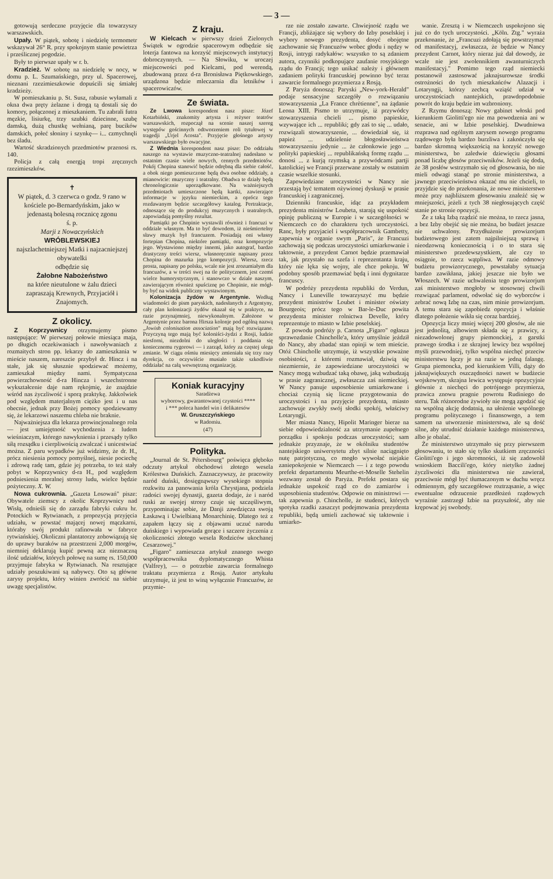— 3 —
gotowują serdeczne przyjęcie dla towarzyszy warszawskich.
Upały. W piątek, sobotę i niedzielę termometr wskazywał 26° R. przy spokojnym stanie powietrza i prześlicznej pogodzie.
Były to pierwsze upały w r. b.
Kradzież. W sobotę na niedzielę w nocy, w domu p. L. Szumańskiego, przy ul. Spacerowej, nieznani rzezimieszkowie dopuścili się śmiałej kradzieży.
W pomieszkaniu p. St. Susz, rabusie wyłamali z okna dwa pręty żelazne i drogą tą dostali się do komory, połączonej z mieszkaniem. Tu zabrali futra męzkie, lisiurkę, trzy szubki dziecinne, szubę damską, dużą chustkę wełnianą, parę bucików damskich, połeć słoniny i szynkę— i... czmychnęli bez śladu.
Wartość skradzionych przedmiotów przenosi rs. 140.
Policja z całą energją tropi zręcznych rzezimieszków.
✝
W piątek, d. 3 czerwca o godz. 9 rano w kościele po-Bernardyńskim, jako w jedenastą bolesną rocznicę zgonu
ś. p.
Marji z Nowaczyńskich
WRÓBLEWSKIEJ
najszlachetniejszej Matki i najzacniejszej obywatelki
odbędzie się
Żałobne Nabożeństwo
na które nieutulone w żalu dzieci zapraszają Krewnych, Przyjaciół i Znajomych.
Z okolicy.
Z Koprzywnicy otrzymujemy pismo następujące: W pierwszej połowie miesiąca maja, po długich oczekiwaniach i nawoływaniach z rozmaitych stron pp. lekarzy do zamieszkania w mieście naszem, nareszcie przybył dr. Hincz i na stałe, jak się słusznie spodziewać możemy, zamieszkał między nami. Sympatyczna powierzchowność d-ra Hincza i wszechstronne wykształcenie daje nam rękojmię, że znajdzie wśród nas życzliwość i sporą praktykę. Jakkolwiek pod względem materjalnym ciężko jest i u nas obecnie, jednak przy Bożej pomocy spodziewamy się, że lekarzowi naszemu chleba nie braknie.
Najważniejsza dla lekarza prowincjonalnego rola — jest umiejętność wychodzenia z ludem wieśniaczym, którego nawyknienia i przesądy tylko siłą rozsądku i cierpliwością zwalczać i unicestwiać można. Z paru wypadków już widzimy, że dr. H., prócz niesienia pomocy pomyślnej, niesie pociechę i zdrową radę tam, gdzie jej potrzeba, to też stały pobyt w Koprzywnicy d-ra H., pod względem podniesienia moralnej strony ludu, wielce będzie pożyteczny. X. W.
Nowa cukrownia. „Gazeta Losowań" pisze: Obywatele ziemscy z okolic Koprzywnicy nad Wisłą, odnieśli się do zarządu fabryki cukru hr. Potockich w Rytwianach, z propozycją przyjęcia udziału, w powstać mającej nowej mączkarni, któraby swój produkt rafinowała w fabryce rytwiańskiej. Okoliczni plantatorzy zobowiązują się do uprawy buraków na przestrzeni 2,000 morgów, niemniej deklarują kupić pewną acz nieznaczną ilość udziałów, których połowę na sumę rs. 150,000 przyjmuje fabryka w Rytwianach. Na resztujące udziały poszukiwani są nabywcy. Oto są główne zarysy projektu, który winien zwrócić na siebie uwagę specjalistów.
Z kraju.
W Kielcach w pierwszy dzień Zielonych Świątek w ogrodzie spacerowym odbędzie się loterja fantowa na korzyść miejscowych instytucyj dobroczynnych. — Na Słowiku, w uroczej miejscowości pod Kielcami, pod werendą, zbudowaną przez d-ra Bronisława Piętkowskiego, urządzona będzie mleczarnia dla letników i spacerowiczów.
Ze świata.
Ze Lwowa korespondent nasz pisze: Józef Kotarbiński, znakomity artysta i reżyser teatrów warszawskich, rozpoczął na scenie naszej szereg występów gościnnych odtworzeniem roli tytułowej w tragedji „Urjel Acosta". Przyjęcie głośnego artysty warszawskiego było owacyjne.
Z Wiednia korespondent nasz pisze: Do oddziału naszego na wystawie muzyczno-teatralnej nadesłano w ostatnim czasie wiele nowych, cennych przedmiotów. Pokój Chopina stanowić będzie odrębną dla siebie całość, a obok niego pomieszczone będą dwa osobne oddziały, a mianowicie: muzyczny i teatralny. Obadwa te działy będą chronologicznie uporządkowane. Na ważniejszych przedmiotach umieszczone będą kartki, zawierające informacje w języku niemieckim, a oprócz tego rozdawanym będzie szczegółowy katalog. Pertraktacje, odnoszące się do produkcyj muzycznych i teatralnych, zapowiadają pomyślny rezultat.
Pamiątki po Chopinie wystawili również i francuzi w oddziale własnym. Ma to być dowodem, iż nieśmiertelny sławy muzyk był francuzem. Posiadają oni własny fortepian Chopina, niektóre pamiątki, oraz kompozycje jego. Wystawiono między innemi, jako autograf, bardzo drastyczny treści wiersz, własnoręcznie napisany przez Chopina do mazurka jego kompozycji. Wiersz, rzecz prosta, napisany po polsku, wcale nie jest zrozumiałym dla francuzów, a w treści swej na tle politycznem, jest czemś wielce humorystycznym, i stanowczo w dziale naszym, zawierającym również spuściznę po Chopinie, nie mógł-by być na widok publiczny wystawionym.
Kolonizacja żydów w Argentynie. Według wiadomości do pism paryskich, nadesłanych z Argentyny, cały plan kolonizacji żydów okazał się w praktyce, na razie przynajmniej, niewykonalnym. Założone w Argentynie przez barona Hirsza kolonje pod ogólną nazwą „Jowish colonisation association" mają być rozwiązane. Przyczyną tego mają być koloniści-żydzi z Rosji, ludzie niesforni, niezdolni do uległości i poddania się koniecznemu rygorowi — i zarząd, który za częstej ulega zmianie. W ciągu ośmiu miesięcy zmieniała się trzy razy dyrekcja, co oczywiście musiało także szkodliwie oddziałać na całą wewnętrzną organizację.
Koniak kuracyjny
Saradżewa
wyborowy, gwarantowanej czystości ****
i *** poleca handel win i delikatesów
W. Gruszczyńskiego
w Radomiu.
(47)
Polityka.
„Journal de St. Pétersbourg" poświęca głęboko odczuty artykuł obchodowi złotego wesela Królestwa Duńskich. Zaznaczywszy, że pracowity naród duński, dosięgnąwszy wysokiego stopnia rozkwitu za panowania króla Chrystjana, podziela radości swojej dynastji, gazeta dodaje, że i naród ruski ze swojej strony czuje się szczęśliwym, przypominając sobie, że Danji zawdzięcza swoją Łaskawą i Uwielbianą Monarchinię. Dlatego też z zapałem łączy się z objawami uczuć narodu duńskiego i wypowiada gorące i szczere życzenia z okoliczności złotego wesela Rodziców ukochanej Cesarzowej."
„Figaro" zamieszcza artykuł znanego swego współpracownika dyplomatycznego Whista (Valfrey), — o potrzebie zawarcia formalnego traktatu przymierza z Rosją. Autor artykułu utrzymuje, iż jest to winą wyłącznie Francuzów, że przymie-
rze nie zostało zawarte. Chwiejność rządu we Francji, zbliżające się wybory do Izby poselskiej i wybory nowego prezydenta, dosyć obojętne zachowanie się Francuzów wobec głodu i nędzy w Rosji, intrygi radykałów: wszystko to są zdaniem autora, czynniki podkopujące zaufanie rosyjskiego rządu do Francji; tego unikać należy i głównem zadaniem polityki francuskiej powinno być teraz zawarcie formalnego przymierza z Rosją.
Z Paryża donoszą: Paryski „New-york-Herald" podaje sensacyjne szczegóły o rozwiązaniu stowarzyszenia „La France chrètienne", na żądanie Leona XIII. Pismo to utrzymuje, iż przywódcy stowarzyszenia chcieli ... pismo papieskie, wzywające ich ... republiki; gdy zaś to się ... udało, rozwiązali stowarzyszenie, ... dowiedział się, iż papież ... udzielenie błogosławieństwa stowarzyszeniu jedynie ... że członkowie jego ... polityki papieskiej ... republikańską formę rządu ... donosi ... z kurją rzymską a przywódcami partji katolickiej we Francji przerwane zostały w ostatnim czasie wszelkie stosunki.
Zapowiedziane uroczystości w Nancy nie przestają być tematem ożywionej dyskusji w prasie francuskiej i zagranicznej.
Dzienniki francuskie, idąc za przykładem prezydenta ministrów Loubeta, starają się uspokoić opinję publiczną w Europie i w szczególności w Niemczech co do charakteru tych uroczystości. Ranc, były przyjaciel i współpracownik Gambetty, zapewnia w organie swym „Paris", że Francuzi zachowają się podczas uroczystości umiarkowanie i taktownie, a prezydent Carnot będzie przemawiał tak, jak przystało na szefa i reprezentanta kraju, który nie lęka się wojny, ale chce pokoju. W podobny sposób przemawiać będą i inni dygnitarze francuscy.
W podróży prezydenta republiki do Verdun, Nancy i Luneville towarzyszyć mu będzie prezydent ministrów Loubet i minister oświaty Bourgeois; prócz tego w Bar-le-Duc powita prezydenta minister rolnictwa Develle, który reprezentuje to miasto w Izbie poselskiej.
Z powodu podróży p. Carnota „Figaro" ogłasza sprawozdanie Chincholle'a, który umyślnie jeździł do Nancy, aby zbadać stan opinji w tem mieście. Otóż Chincholle utrzymuje, iż wszystkie poważne osobistości, z któremi rozmawiał, dziwią się niezmiernie, że zapowiedziane uroczystości w Nancy mogą wzbudzać taką obawę, jaką wzbudzają w prasie zagranicznej, zwłaszcza zaś niemieckiej. W Nancy panuje usposobienie umiarkowane i chociaż czynią się liczne przygotowania do uroczystości i na przyjęcie prezydenta, miasto zachowuje zwykły swój słodki spokój, właściwy Lotaryngji.
Mer miasta Nancy, Hipolit Maringer bierze na siebie odpowiedzialność za utrzymanie zupełnego porządku i spokoju podczas uroczystości; sam jednakże przyznaje, że w okólniku studentów nantejskiego uniwersytetu zbyt silnie naciągnięto nutę patrjotyczną, co mogło wywołać niejakie zaniepokojenie w Niemczech — i z tego powodu prefekt departamentu Meurthe-et-Moselle Stehelin wezwany został do Paryża. Prefekt postara się jednakże uspokoić rząd co do zamiarów i usposobienia studentów. Odpowie on ministrowi — tak zapewnia p. Chincholle, że studenci, których spotyka rzadki zaszczyt podejmowania prezydenta republiki, będą umieli zachować się taktownie i umiarko-
wanie. Zresztą i w Niemczech uspokojono się już co do tych uroczystości. „Köln. Ztg." wyraża przekonanie, że „Francuzi zdołają się powstrzymać od manifestacyj, zwłaszcza, że będzie w Nancy prezydent Carnot, który nieraz już dał dowody, że wcale nie jest zwolennikiem awanturniczych manifestacyj." Pomimo tego rząd niemiecki postanowił zastosować jaknajsurowsze środki ostrożności do tych mieszkańców Alazacji i Lotaryngji, którzy zechcą wziąść udział w uroczystościach nantejskich, prawdopodobnie powrót do kraju będzie im wzbroniony.
Z Rzymu donoszą: Nowy gabinet włoski pod kierunkiem Giolitti'ego nie ma powodzenia ani w senacie, ani w Izbie poselskiej. Dwudniowa rozprawa nad ogólnym zarysem nowego programu rządowego była bardzo burzliwa i zakończyła się bardzo skromną większością na korzyść nowego ministerstwa, bo zaledwie dziewięciu głosami ponad liczbę głosów przeciwników. Jeżeli się doda, że 38 posłów wstrzymało się od głosowania, bo nie mieli odwagi stanąć po stronie ministerstwa, a jawnego przeciwieństwa okazać mu nie chcieli, to przyjdzie się do przekonania, że nowe ministerstwo może przy najbliższem głosowaniu znaleźć się w mniejszości, jeżeli z tych 38 niegłosujących część stanie po stronie opozycji.
Że z taką Izbą rządzić nie można, to rzecz jasna, a bez Izby obejść się nie można, bo budżet jeszcze nie uchwalony. Przydłużenie prowizorjum budżetowego jest zatem najpilniejszą sprawą i nieodzowną koniecznością i o to stara się ministerstwo przedewszystkiem, ale czy to osiągnie, to rzecz wątpliwa. W razie odmowy budżetu prowizorycznego, powstałaby sytuacja bardzo zawikłana, jakiej jeszcze nie było we Włoszech. W razie uchwalenia tego prowizorjum zaś ministerstwo mogłoby w stosownej chwili rozwiązać parlament, odwołać się do wyborców i zebrać nową Izbę na czas, nim minie prowizorjum. A temu stara się zapobiedz opozycja i właśnie dlatego położenie wikła się coraz bardziej.
Opozycja liczy mniej więcej 200 głosów, ale nie jest jednolitą, albowiem składa się z prawicy, z niezadowolonej grupy piemonckiej, z garstki prawego środka i ze skrajnej lewicy bez wspólnej myśli przewodniej, tylko wspólna niechęć przeciw ministerstwu łączy je na razie w jedną falangę. Grupa piemoncka, pod kierunkiem Villi, dąży do jaknajwiększych oszczędności nawet w budżecie wojskowym, skrajna lewica występuje opozycyjnie głównie z niechęci do potrójnego przymierza, prawica znowu pragnie powrotu Rudiniego do steru. Tak różnorodne żywioły nie mogą zgodzić się na wspólną akcję dodatnią, na ułożenie wspólnego programu politycznego i finansowego, a tem samem na utworzenie ministerstwa, ale są dość silne, aby utrudnić działanie każdego ministerstwa, albo je obalać.
Że ministerstwo utrzymało się przy pierwszem głosowaniu, to stało się tylko skutkiem zręczności Giolitti'ego i jego skromności, iż się zadowolił wnioskiem Baccili'ego, który nietylko żadnej życzliwości dla ministerstwa nie zawierał, przeciwnie mógł być tłumaczonym w duchu wręcz odmiennym, gdy szczegółowe roztrząsanie, a więc ewentualne odrzucenie przedłożeń rządowych wyraźnie zastrzegł Izbie na przyszłość, aby nie krępować jej swobody.